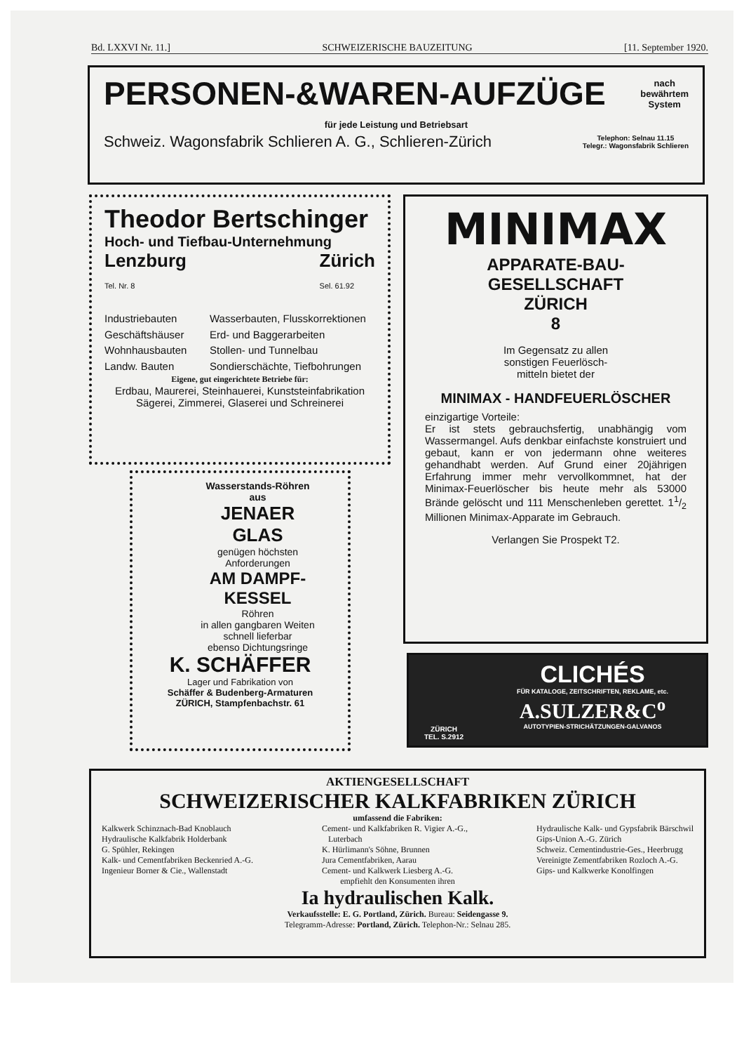Bd. LXXVI Nr. 11.] SCHWEIZERISCHE BAUZEITUNG [11. September 1920.
PERSONEN-&WAREN-AUFZÜGE nach
bewährtem
System
für jede Leistung und Betriebsart
Schweiz. Wagonsfabrik Schlieren A. G., Schlieren-Zürich Telephon: Selnau 11.15
Telegr.: Wagonsfabrik Schlieren
Theodor Bertschinger
Hoch- und Tiefbau-Unternehmung
Lenzburg
Tel. Nr. 8 Zürich
Sel. 61.92
Industriebauten Wasserbauten, Flusskorrektionen Geschäftshäuser Erd- und Baggerarbeiten Wohnhausbauten Stollen- und Tunnelbau Landw. Bauten Sondierschächte, Tiefbohrungen
Eigene, gut eingerichtete Betriebe für:
Erdbau, Maurerei, Steinhauerei, Kunststeinfabrikation
Sägerei, Zimmerei, Glaserei und Schreinerei
MINIMAX
APPARATE-BAU-
GESELLSCHAFT
ZÜRICH
8
Im Gegensatz zu allen
sonstigen Feuerlösch-
mitteln bietet der
MINIMAX - HANDFEUERLÖSCHER
einzigartige Vorteile:
Er ist stets gebrauchsfertig, unabhängig vom Wassermangel. Aufs denkbar einfachste konstruiert und gebaut, kann er von jedermann ohne weiteres gehandhabt werden. Auf Grund einer 20jährigen Erfahrung immer mehr vervollkommnet, hat der Minimax-Feuerlöscher bis heute mehr als 53000 Brände gelöscht und 111 Menschenleben gerettet. 11/2 Millionen Minimax-Apparate im Gebrauch.
Verlangen Sie Prospekt T2.
Wasserstands-Röhren
aus
JENAER
GLAS
genügen höchsten
Anforderungen
AM DAMPF-
KESSEL
Röhren
in allen gangbaren Weiten
schnell lieferbar
ebenso Dichtungsringe
K. SCHÄFFER
Lager und Fabrikation von
Schäffer & Budenberg-Armaturen
ZÜRICH, Stampfenbachstr. 61
ZÜRICH
TEL. S.2912
CLICHÉS
FÜR KATALOGE, ZEITSCHRIFTEN, REKLAME, etc.
A.SULZER&C<sup>o</sup>
AUTOTYPIEN-STRICHÄTZUNGEN-GALVANOS
AKTIENGESELLSCHAFT
SCHWEIZERISCHER KALKFABRIKEN ZÜRICH
umfassend die Fabriken:
Kalkwerk Schinznach-Bad Knoblauch
Hydraulische Kalkfabrik Holderbank
G. Spühler, Rekingen
Kalk- und Cementfabriken Beckenried A.-G.
Ingenieur Borner & Cie., Wallenstadt
Cement- und Kalkfabriken R. Vigier A.-G.,
Luterbach
K. Hürlimann's Söhne, Brunnen
Jura Cementfabriken, Aarau
Cement- und Kalkwerk Liesberg A.-G.
Hydraulische Kalk- und Gypsfabrik Bärschwil
Gips-Union A.-G. Zürich
Schweiz. Cementindustrie-Ges., Heerbrugg
Vereinigte Zementfabriken Rozloch A.-G.
Gips- und Kalkwerke Konolfingen
empfiehlt den Konsumenten ihren
Ia hydraulischen Kalk.
Verkaufsstelle: E. G. Portland, Zürich. Bureau: Seidengasse 9.
Telegramm-Adresse: Portland, Zürich. Telephon-Nr.: Selnau 285.